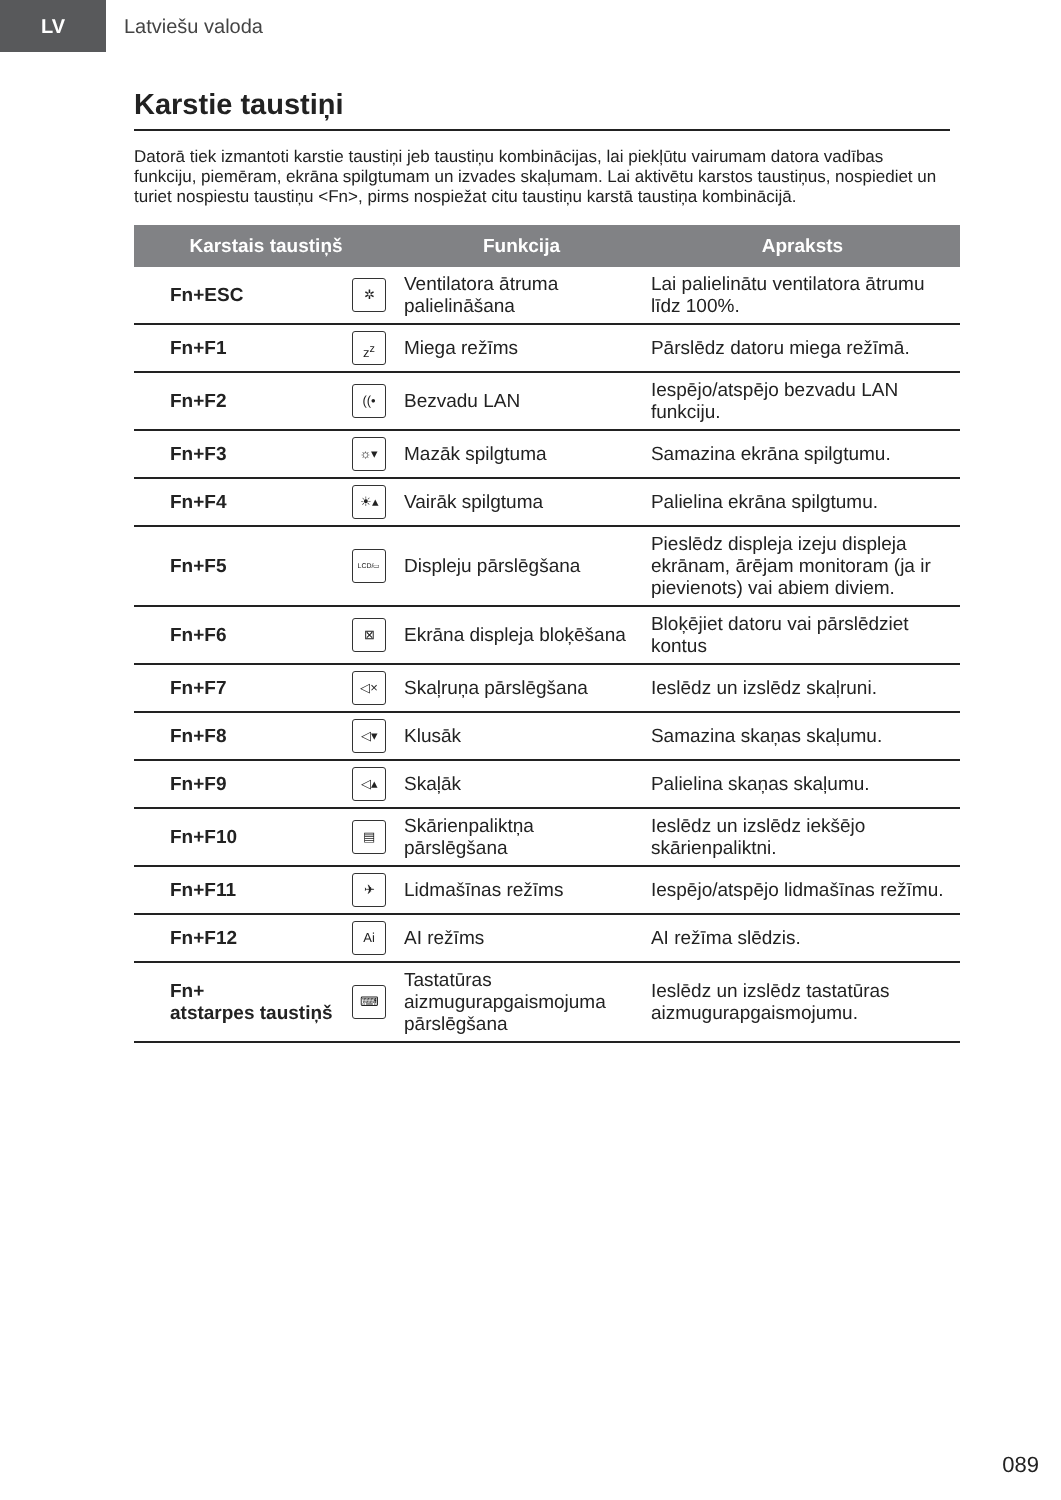LV
Latviešu valoda
Karstie taustiņi
Datorā tiek izmantoti karstie taustiņi jeb taustiņu kombinācijas, lai piekļūtu vairumam datora vadības funkciju, piemēram, ekrāna spilgtumam un izvades skaļumam. Lai aktivētu karstos taustiņus, nospiediet un turiet nospiestu taustiņu <Fn>, pirms nospiežat citu taustiņu karstā taustiņa kombinācijā.
| Karstais taustiņš | | Funkcija | Apraksts |
| --- | --- | --- | --- |
| Fn+ESC | ✲ | Ventilatora ātruma palielināšana | Lai palielinātu ventilatora ātrumu līdz 100%. |
| Fn+F1 | z<sup>z</sup> | Miega režīms | Pārslēdz datoru miega režīmā. |
| Fn+F2 | ((• | Bezvadu LAN | Iespējo/atspējo bezvadu LAN funkciju. |
| Fn+F3 | ☼▾ | Mazāk spilgtuma | Samazina ekrāna spilgtumu. |
| Fn+F4 | ☀▴ | Vairāk spilgtuma | Palielina ekrāna spilgtumu. |
| Fn+F5 | LCD/▭ | Displeju pārslēgšana | Pieslēdz displeja izeju displeja ekrānam, ārējam monitoram (ja ir pievienots) vai abiem diviem. |
| Fn+F6 | ⊠ | Ekrāna displeja bloķēšana | Bloķējiet datoru vai pārslēdziet kontus |
| Fn+F7 | ◁× | Skaļruņa pārslēgšana | Ieslēdz un izslēdz skaļruni. |
| Fn+F8 | ◁▾ | Klusāk | Samazina skaņas skaļumu. |
| Fn+F9 | ◁▴ | Skaļāk | Palielina skaņas skaļumu. |
| Fn+F10 | ▤ | Skārienpaliktņa pārslēgšana | Ieslēdz un izslēdz iekšējo skārienpaliktni. |
| Fn+F11 | ✈ | Lidmašīnas režīms | Iespējo/atspējo lidmašīnas režīmu. |
| Fn+F12 | Ai | AI režīms | AI režīma slēdzis. |
| Fn+ atstarpes taustiņš | ⌨ | Tastatūras aizmugurapgaismojuma pārslēgšana | Ieslēdz un izslēdz tastatūras aizmugurapgaismojumu. |
089